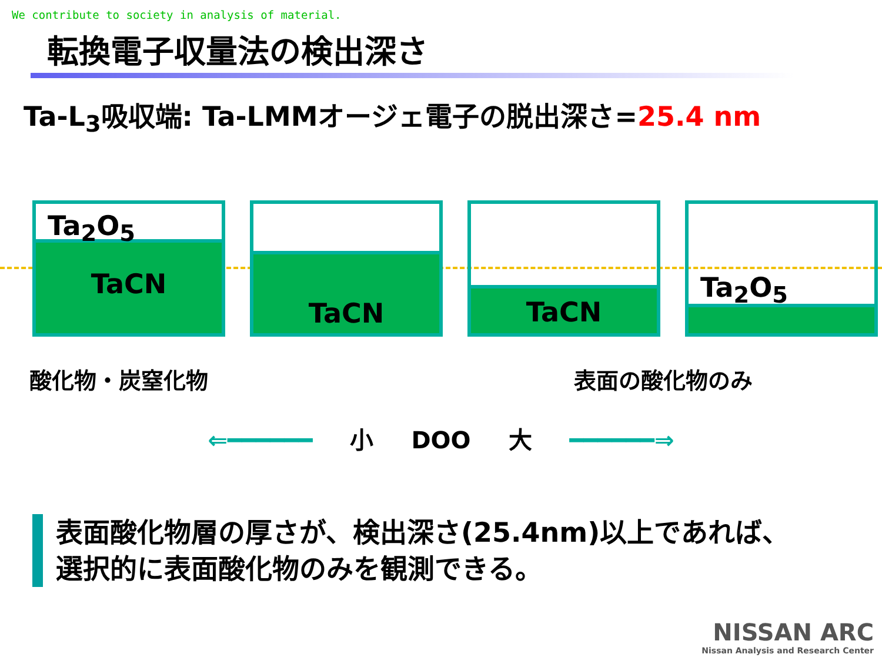We contribute to society in analysis of material.
転換電子収量法の検出深さ
Ta-L<sub>3</sub>吸収端: Ta-LMMオージェ電子の脱出深さ=25.4 nm
Ta<sub>2</sub>O<sub>5</sub>
TaCN
TaCN
TaCN
Ta<sub>2</sub>O<sub>5</sub>
酸化物・炭窒化物 表面の酸化物のみ
⇐━━━━━━ 小 DOO 大 ━━━━━━⇒
表面酸化物層の厚さが、検出深さ(25.4nm)以上であれば、
選択的に表面酸化物のみを観測できる。
NISSAN ARC
Nissan Analysis and Research Center